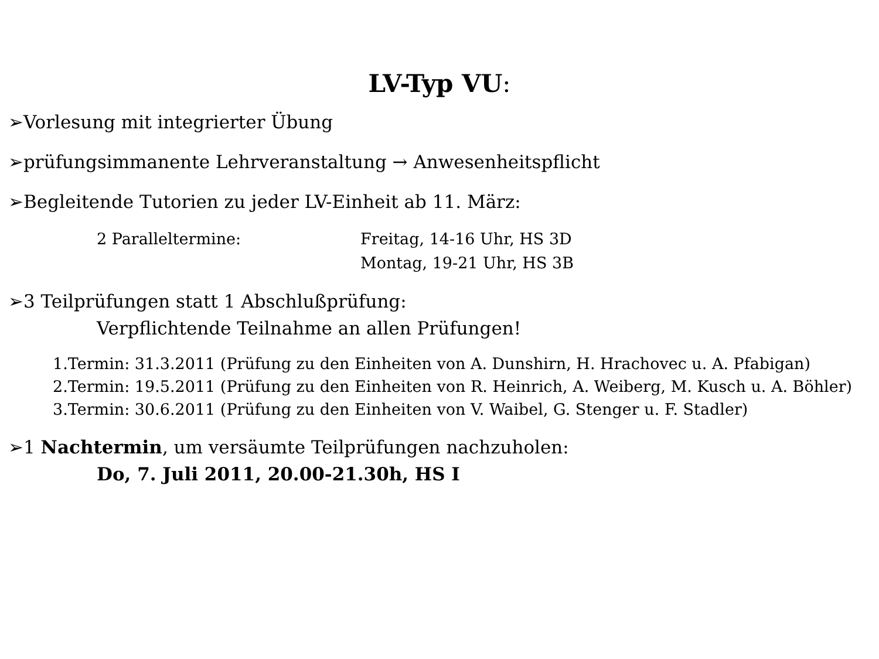LV-Typ VU:
➢Vorlesung mit integrierter Übung
➢prüfungsimmanente Lehrveranstaltung → Anwesenheitspflicht
➢Begleitende Tutorien zu jeder LV-Einheit ab 11. März:
2 Paralleltermine: Freitag, 14-16 Uhr, HS 3D
Montag, 19-21 Uhr, HS 3B
➢3 Teilprüfungen statt 1 Abschlußprüfung:
Verpflichtende Teilnahme an allen Prüfungen!
1.Termin: 31.3.2011 (Prüfung zu den Einheiten von A. Dunshirn, H. Hrachovec u. A. Pfabigan)
2.Termin: 19.5.2011 (Prüfung zu den Einheiten von R. Heinrich, A. Weiberg, M. Kusch u. A. Böhler)
3.Termin: 30.6.2011 (Prüfung zu den Einheiten von V. Waibel, G. Stenger u. F. Stadler)
➢1 Nachtermin, um versäumte Teilprüfungen nachzuholen:
Do, 7. Juli 2011, 20.00-21.30h, HS I